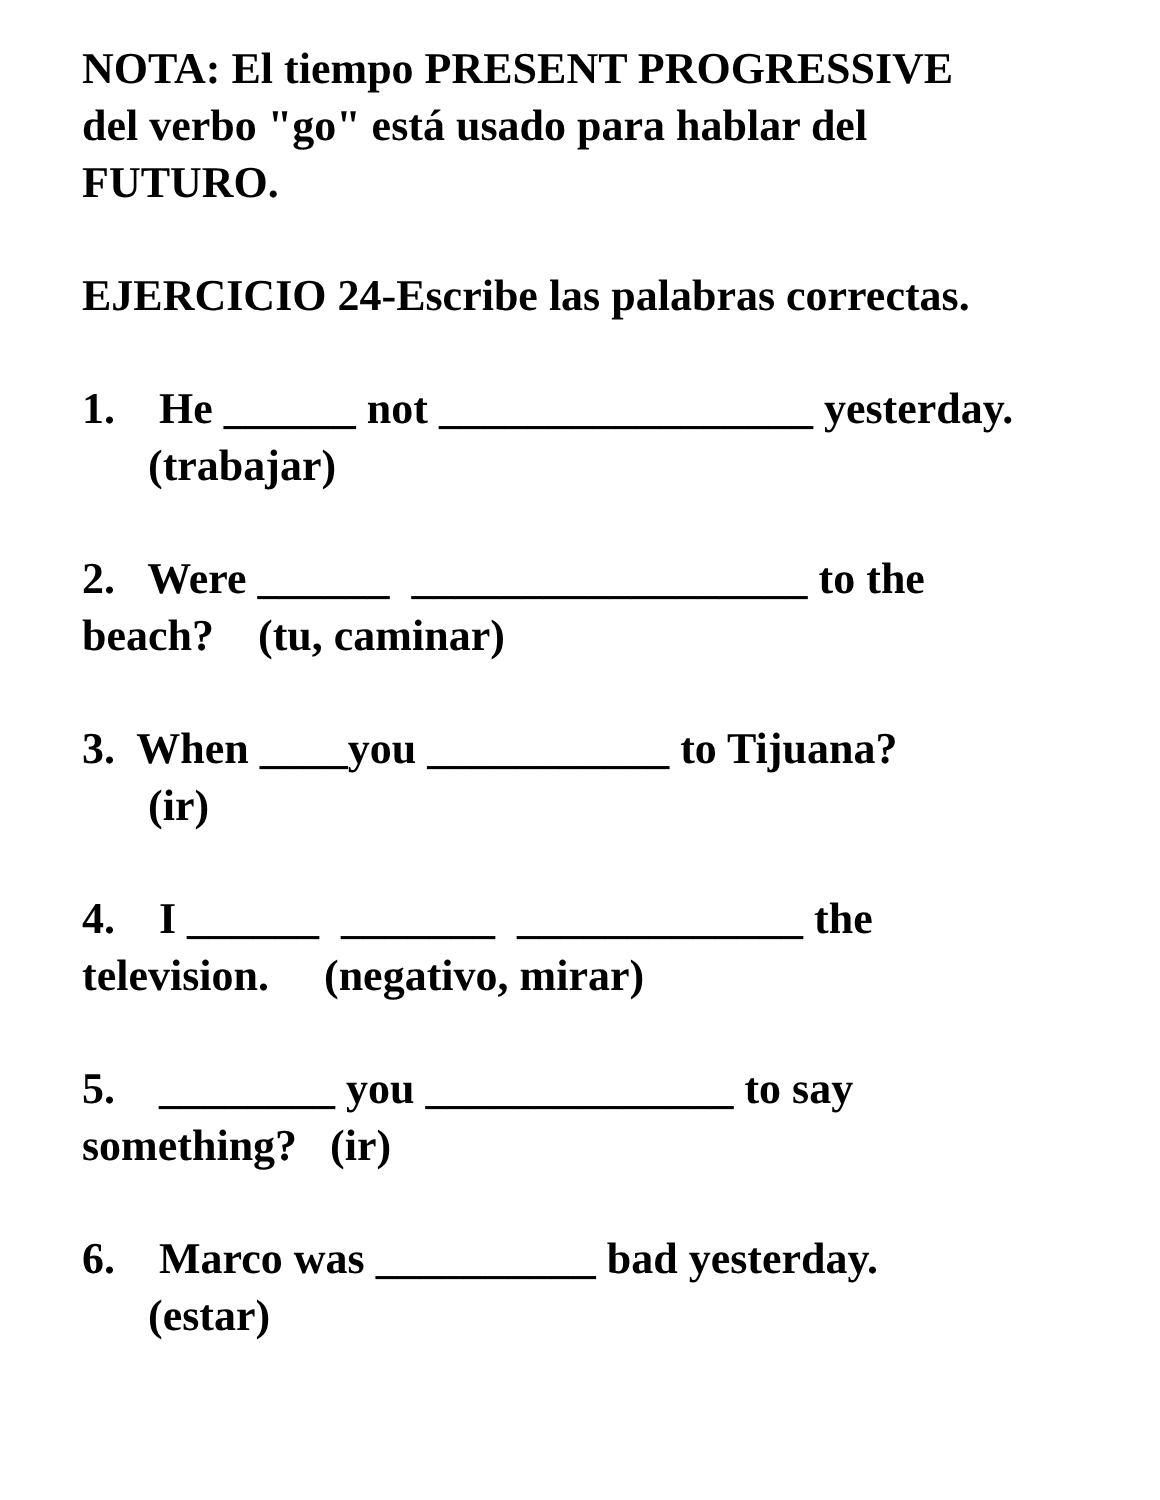NOTA: El tiempo PRESENT PROGRESSIVE
del verbo "go" está usado para hablar del
FUTURO.
EJERCICIO 24-Escribe las palabras correctas.
1. He ______ not _________________ yesterday.
(trabajar)
2. Were ______ __________________ to the
beach? (tu, caminar)
3. When ____you ___________ to Tijuana?
(ir)
4. I ______ _______ _____________ the
television. (negativo, mirar)
5. ________ you ______________ to say
something? (ir)
6. Marco was __________ bad yesterday.
(estar)